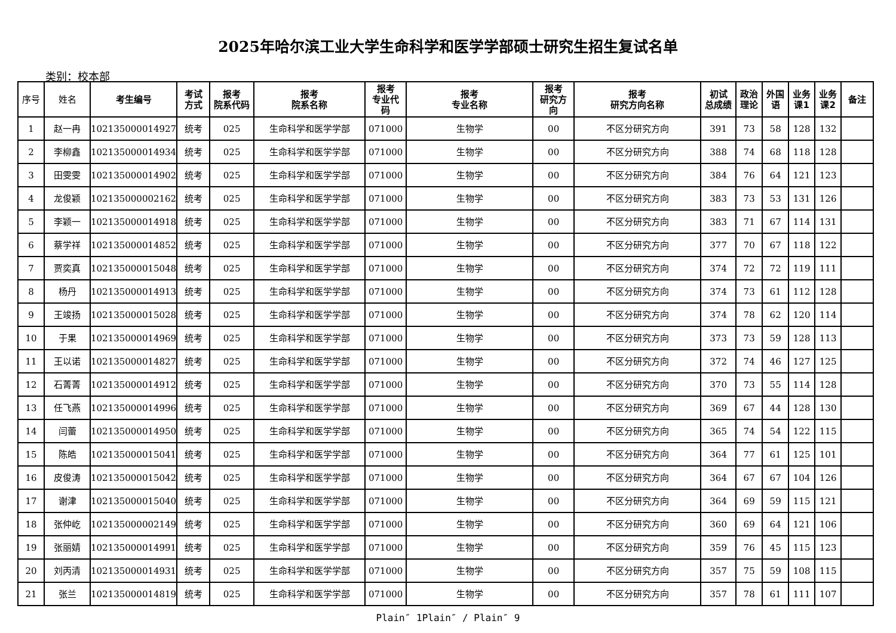2025年哈尔滨工业大学生命科学和医学学部硕士研究生招生复试名单
类别：校本部
| 序号 | 姓名 | 考生编号 | 考试 方式 | 报考 院系代码 | 报考 院系名称 | 报考 专业代 码 | 报考 专业名称 | 报考 研究方 向 | 报考 研究方向名称 | 初试 总成绩 | 政治 理论 | 外国 语 | 业务 课1 | 业务 课2 | 备注 |
| --- | --- | --- | --- | --- | --- | --- | --- | --- | --- | --- | --- | --- | --- | --- | --- |
| 1 | 赵一冉 | 102135000014927 | 统考 | 025 | 生命科学和医学学部 | 071000 | 生物学 | 00 | 不区分研究方向 | 391 | 73 | 58 | 128 | 132 | |
| 2 | 李柳鑫 | 102135000014934 | 统考 | 025 | 生命科学和医学学部 | 071000 | 生物学 | 00 | 不区分研究方向 | 388 | 74 | 68 | 118 | 128 | |
| 3 | 田雯雯 | 102135000014902 | 统考 | 025 | 生命科学和医学学部 | 071000 | 生物学 | 00 | 不区分研究方向 | 384 | 76 | 64 | 121 | 123 | |
| 4 | 龙俊颖 | 102135000002162 | 统考 | 025 | 生命科学和医学学部 | 071000 | 生物学 | 00 | 不区分研究方向 | 383 | 73 | 53 | 131 | 126 | |
| 5 | 李颖一 | 102135000014918 | 统考 | 025 | 生命科学和医学学部 | 071000 | 生物学 | 00 | 不区分研究方向 | 383 | 71 | 67 | 114 | 131 | |
| 6 | 蔡学祥 | 102135000014852 | 统考 | 025 | 生命科学和医学学部 | 071000 | 生物学 | 00 | 不区分研究方向 | 377 | 70 | 67 | 118 | 122 | |
| 7 | 贾奕真 | 102135000015048 | 统考 | 025 | 生命科学和医学学部 | 071000 | 生物学 | 00 | 不区分研究方向 | 374 | 72 | 72 | 119 | 111 | |
| 8 | 杨丹 | 102135000014913 | 统考 | 025 | 生命科学和医学学部 | 071000 | 生物学 | 00 | 不区分研究方向 | 374 | 73 | 61 | 112 | 128 | |
| 9 | 王竣扬 | 102135000015028 | 统考 | 025 | 生命科学和医学学部 | 071000 | 生物学 | 00 | 不区分研究方向 | 374 | 78 | 62 | 120 | 114 | |
| 10 | 于果 | 102135000014969 | 统考 | 025 | 生命科学和医学学部 | 071000 | 生物学 | 00 | 不区分研究方向 | 373 | 73 | 59 | 128 | 113 | |
| 11 | 王以诺 | 102135000014827 | 统考 | 025 | 生命科学和医学学部 | 071000 | 生物学 | 00 | 不区分研究方向 | 372 | 74 | 46 | 127 | 125 | |
| 12 | 石菁菁 | 102135000014912 | 统考 | 025 | 生命科学和医学学部 | 071000 | 生物学 | 00 | 不区分研究方向 | 370 | 73 | 55 | 114 | 128 | |
| 13 | 任飞燕 | 102135000014996 | 统考 | 025 | 生命科学和医学学部 | 071000 | 生物学 | 00 | 不区分研究方向 | 369 | 67 | 44 | 128 | 130 | |
| 14 | 闫蕾 | 102135000014950 | 统考 | 025 | 生命科学和医学学部 | 071000 | 生物学 | 00 | 不区分研究方向 | 365 | 74 | 54 | 122 | 115 | |
| 15 | 陈皓 | 102135000015041 | 统考 | 025 | 生命科学和医学学部 | 071000 | 生物学 | 00 | 不区分研究方向 | 364 | 77 | 61 | 125 | 101 | |
| 16 | 皮俊涛 | 102135000015042 | 统考 | 025 | 生命科学和医学学部 | 071000 | 生物学 | 00 | 不区分研究方向 | 364 | 67 | 67 | 104 | 126 | |
| 17 | 谢津 | 102135000015040 | 统考 | 025 | 生命科学和医学学部 | 071000 | 生物学 | 00 | 不区分研究方向 | 364 | 69 | 59 | 115 | 121 | |
| 18 | 张仲屹 | 102135000002149 | 统考 | 025 | 生命科学和医学学部 | 071000 | 生物学 | 00 | 不区分研究方向 | 360 | 69 | 64 | 121 | 106 | |
| 19 | 张丽婧 | 102135000014991 | 统考 | 025 | 生命科学和医学学部 | 071000 | 生物学 | 00 | 不区分研究方向 | 359 | 76 | 45 | 115 | 123 | |
| 20 | 刘丙清 | 102135000014931 | 统考 | 025 | 生命科学和医学学部 | 071000 | 生物学 | 00 | 不区分研究方向 | 357 | 75 | 59 | 108 | 115 | |
| 21 | 张兰 | 102135000014819 | 统考 | 025 | 生命科学和医学学部 | 071000 | 生物学 | 00 | 不区分研究方向 | 357 | 78 | 61 | 111 | 107 | |
Plain″ 1Plain″ / Plain″ 9